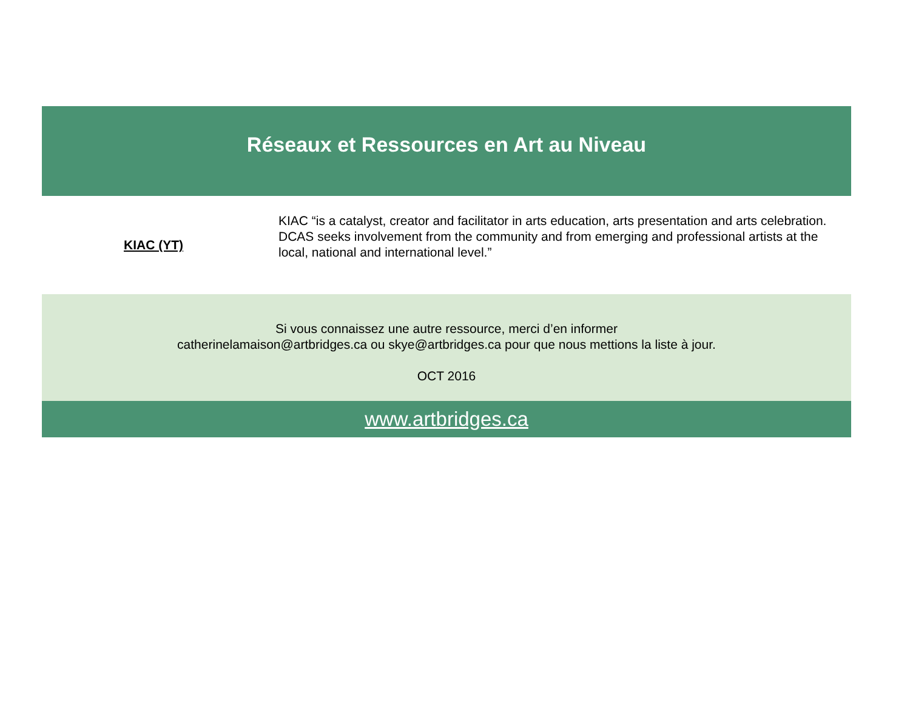Réseaux et Ressources en Art au Niveau
| KIAC (YT) | KIAC “is a catalyst, creator and facilitator in arts education, arts presentation and arts celebration. DCAS seeks involvement from the community and from emerging and professional artists at the local, national and international level.” |
Si vous connaissez une autre ressource, merci d’en informer
catherinelamaison@artbridges.ca ou skye@artbridges.ca pour que nous mettions la liste à jour.
OCT 2016
www.artbridges.ca